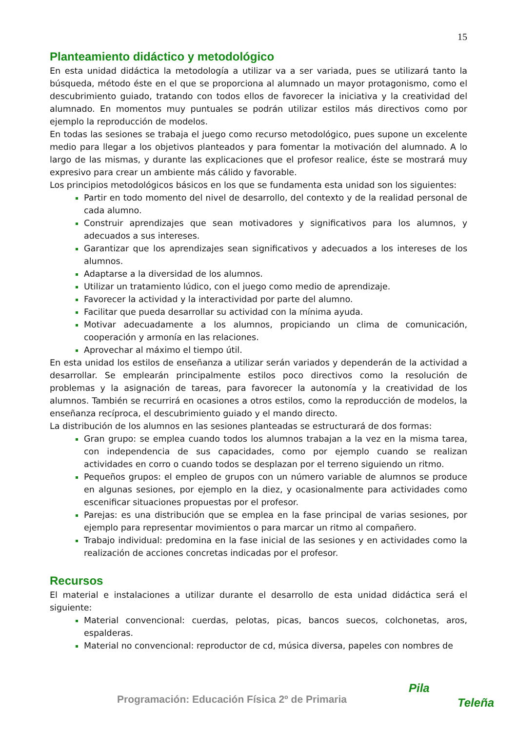15
Planteamiento didáctico y metodológico
En esta unidad didáctica la metodología a utilizar va a ser variada, pues se utilizará tanto la búsqueda, método éste en el que se proporciona al alumnado un mayor protagonismo, como el descubrimiento guiado, tratando con todos ellos de favorecer la iniciativa y la creatividad del alumnado. En momentos muy puntuales se podrán utilizar estilos más directivos como por ejemplo la reproducción de modelos.
En todas las sesiones se trabaja el juego como recurso metodológico, pues supone un excelente medio para llegar a los objetivos planteados y para fomentar la motivación del alumnado. A lo largo de las mismas, y durante las explicaciones que el profesor realice, éste se mostrará muy expresivo para crear un ambiente más cálido y favorable.
Los principios metodológicos básicos en los que se fundamenta esta unidad son los siguientes:
Partir en todo momento del nivel de desarrollo, del contexto y de la realidad personal de cada alumno.
Construir aprendizajes que sean motivadores y significativos para los alumnos, y adecuados a sus intereses.
Garantizar que los aprendizajes sean significativos y adecuados a los intereses de los alumnos.
Adaptarse a la diversidad de los alumnos.
Utilizar un tratamiento lúdico, con el juego como medio de aprendizaje.
Favorecer la actividad y la interactividad por parte del alumno.
Facilitar que pueda desarrollar su actividad con la mínima ayuda.
Motivar adecuadamente a los alumnos, propiciando un clima de comunicación, cooperación y armonía en las relaciones.
Aprovechar al máximo el tiempo útil.
En esta unidad los estilos de enseñanza a utilizar serán variados y dependerán de la actividad a desarrollar. Se emplearán principalmente estilos poco directivos como la resolución de problemas y la asignación de tareas, para favorecer la autonomía y la creatividad de los alumnos. También se recurrirá en ocasiones a otros estilos, como la reproducción de modelos, la enseñanza recíproca, el descubrimiento guiado y el mando directo.
La distribución de los alumnos en las sesiones planteadas se estructurará de dos formas:
Gran grupo: se emplea cuando todos los alumnos trabajan a la vez en la misma tarea, con independencia de sus capacidades, como por ejemplo cuando se realizan actividades en corro o cuando todos se desplazan por el terreno siguiendo un ritmo.
Pequeños grupos: el empleo de grupos con un número variable de alumnos se produce en algunas sesiones, por ejemplo en la diez, y ocasionalmente para actividades como escenificar situaciones propuestas por el profesor.
Parejas: es una distribución que se emplea en la fase principal de varias sesiones, por ejemplo para representar movimientos o para marcar un ritmo al compañero.
Trabajo individual: predomina en la fase inicial de las sesiones y en actividades como la realización de acciones concretas indicadas por el profesor.
Recursos
El material e instalaciones a utilizar durante el desarrollo de esta unidad didáctica será el siguiente:
Material convencional: cuerdas, pelotas, picas, bancos suecos, colchonetas, aros, espalderas.
Material no convencional: reproductor de cd, música diversa, papeles con nombres de
Programación: Educación Física 2º de Primaria
Pila
Teleña